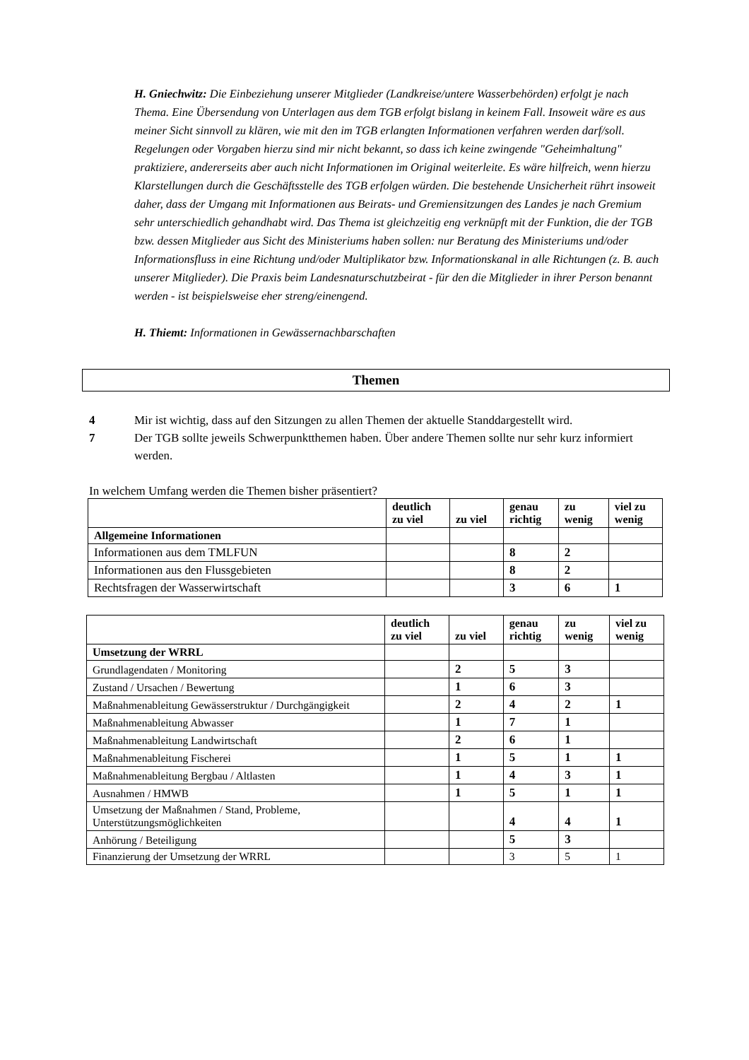H. Gniechwitz: Die Einbeziehung unserer Mitglieder (Landkreise/untere Wasserbehörden) erfolgt je nach Thema. Eine Übersendung von Unterlagen aus dem TGB erfolgt bislang in keinem Fall. Insoweit wäre es aus meiner Sicht sinnvoll zu klären, wie mit den im TGB erlangten Informationen verfahren werden darf/soll. Regelungen oder Vorgaben hierzu sind mir nicht bekannt, so dass ich keine zwingende "Geheimhaltung" praktiziere, andererseits aber auch nicht Informationen im Original weiterleite. Es wäre hilfreich, wenn hierzu Klarstellungen durch die Geschäftsstelle des TGB erfolgen würden. Die bestehende Unsicherheit rührt insoweit daher, dass der Umgang mit Informationen aus Beirats- und Gremiensitzungen des Landes je nach Gremium sehr unterschiedlich gehandhabt wird. Das Thema ist gleichzeitig eng verknüpft mit der Funktion, die der TGB bzw. dessen Mitglieder aus Sicht des Ministeriums haben sollen: nur Beratung des Ministeriums und/oder Informationsfluss in eine Richtung und/oder Multiplikator bzw. Informationskanal in alle Richtungen (z. B. auch unserer Mitglieder). Die Praxis beim Landesnaturschutzbeirat - für den die Mitglieder in ihrer Person benannt werden - ist beispielsweise eher streng/einengend.
H. Thiemt: Informationen in Gewässernachbarschaften
Themen
4 Mir ist wichtig, dass auf den Sitzungen zu allen Themen der aktuelle Standdargestellt wird.
7 Der TGB sollte jeweils Schwerpunktthemen haben. Über andere Themen sollte nur sehr kurz informiert werden.
In welchem Umfang werden die Themen bisher präsentiert?
| | deutlich zu viel | zu viel | genau richtig | zu wenig | viel zu wenig |
| --- | --- | --- | --- | --- | --- |
| Allgemeine Informationen | | | | | |
| Informationen aus dem TMLFUN | | | 8 | 2 | |
| Informationen aus den Flussgebieten | | | 8 | 2 | |
| Rechtsfragen der Wasserwirtschaft | | | 3 | 6 | 1 |
| | deutlich zu viel | zu viel | genau richtig | zu wenig | viel zu wenig |
| --- | --- | --- | --- | --- | --- |
| Umsetzung der WRRL | | | | | |
| Grundlagendaten / Monitoring | | 2 | 5 | 3 | |
| Zustand / Ursachen / Bewertung | | 1 | 6 | 3 | |
| Maßnahmenableitung Gewässerstruktur / Durchgängigkeit | | 2 | 4 | 2 | 1 |
| Maßnahmenableitung Abwasser | | 1 | 7 | 1 | |
| Maßnahmenableitung Landwirtschaft | | 2 | 6 | 1 | |
| Maßnahmenableitung Fischerei | | 1 | 5 | 1 | 1 |
| Maßnahmenableitung Bergbau / Altlasten | | 1 | 4 | 3 | 1 |
| Ausnahmen / HMWB | | 1 | 5 | 1 | 1 |
| Umsetzung der Maßnahmen / Stand, Probleme, Unterstützungsmöglichkeiten | | | 4 | 4 | 1 |
| Anhörung / Beteiligung | | | 5 | 3 | |
| Finanzierung der Umsetzung der WRRL | | | 3 | 5 | 1 |